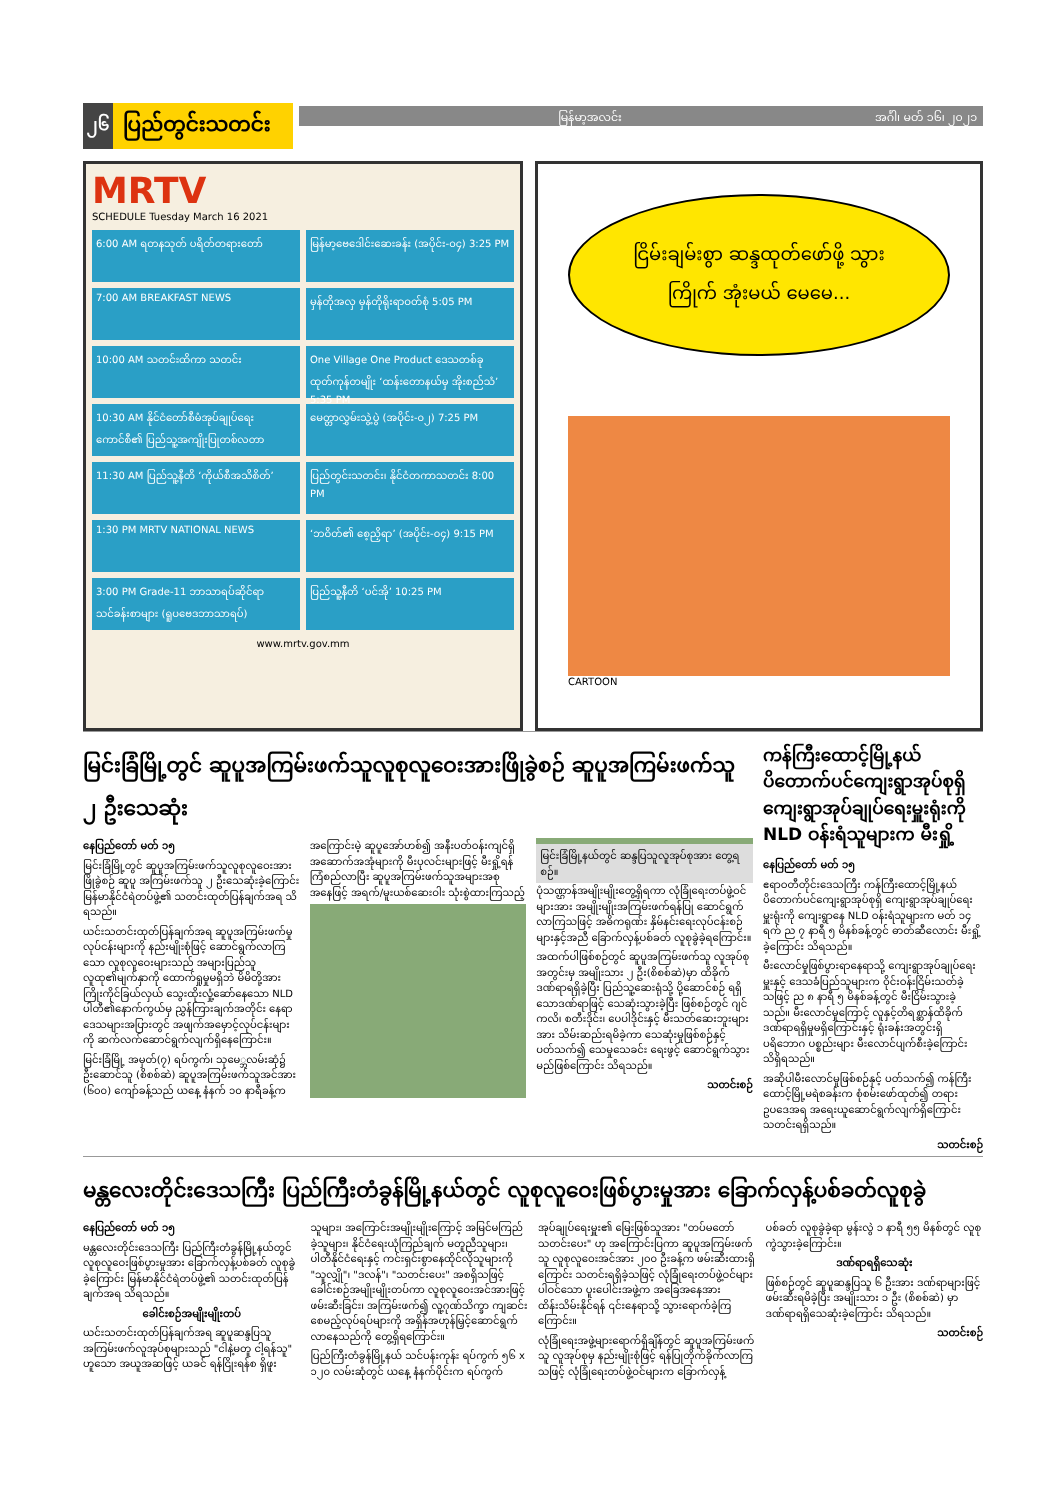၂၆
ပြည်တွင်းသတင်း
မြန်မာ့အလင်း အင်္ဂါ၊ မတ် ၁၆၊ ၂၀၂၁
MRTV
SCHEDULE Tuesday March 16 2021
6:00 AM ရတနသုတ် ပရိတ်တရားတော်
မြန်မာ့ဗေဒေါင်းဆေးခန်း (အပိုင်း-၀၄) 3:25 PM
7:00 AM BREAKFAST NEWS
မှန်တိုအလှ မှန်တိုရိုးရာဝတ်စုံ 5:05 PM
10:00 AM သတင်းထိကာ သတင်း
One Village One Product ဒေသတစ်ခု ထုတ်ကုန်တမျိုး ‘ထန်းတောနယ်မှ အိုးစည်သံ’ 5:35 PM
10:30 AM နိုင်ငံတော်စီမံအုပ်ချုပ်ရေးကောင်စီ၏ ပြည်သူ့အကျိုးပြုတစ်လတာ
မေတ္တာလွှမ်းသွဲ့ပွဲ (အပိုင်း-၀၂) 7:25 PM
11:30 AM ပြည်သူ့နီတိ ‘ကိုယ်စီအသိစိတ်’
ပြည်တွင်းသတင်း၊ နိုင်ငံတကာသတင်း 8:00 PM
1:30 PM MRTV NATIONAL NEWS
‘ဘဝိတ်၏ စေ့ညှိရာ’ (အပိုင်း-၀၄) 9:15 PM
3:00 PM Grade-11 ဘာသာရပ်ဆိုင်ရာသင်ခန်းစာများ (ရူပဗေဒဘာသာရပ်)
ပြည်သူ့နီတိ ‘ပင်အို’ 10:25 PM
www.mrtv.gov.mm
ငြိမ်းချမ်းစွာ ဆန္ဒထုတ်ဖော်ဖို့ သွားကြိုက် အုံးမယ် မေမေ...
CARTOON
မြင်းခြံမြို့တွင် ဆူပူအကြမ်းဖက်သူလူစုလူဝေးအားဖြိုခွဲစဉ် ဆူပူအကြမ်းဖက်သူ ၂ ဦးသေဆုံး
နေပြည်တော် မတ် ၁၅
မြင်းခြံမြို့တွင် ဆူပူအကြမ်းဖက်သူလူစုလူဝေးအား ဖြိုခွဲစဉ် ဆူပူ အကြမ်းဖက်သူ ၂ ဦးသေဆုံးခဲ့ကြောင်း မြန်မာနိုင်ငံရဲတပ်ဖွဲ့၏ သတင်းထုတ်ပြန်ချက်အရ သိရသည်။
ယင်းသတင်းထုတ်ပြန်ချက်အရ ဆူပူအကြမ်းဖက်မှုလုပ်ငန်းများကို နည်းမျိုးစုံဖြင့် ဆောင်ရွက်လာကြသော လူစုလူဝေးများသည် အများပြည်သူ လူထု၏မျက်နှာကို ထောက်ရှုမှုမရှိဘဲ မိမိတို့အား ကြိုးကိုင်ခြယ်လှယ် သွေးထိုးလှုံ့ဆော်နေသော NLD ပါတီ၏နောက်ကွယ်မှ ညွှန်ကြားချက်အတိုင်း နေရာဒေသများအပြားတွင် အဖျက်အမှောင့်လုပ်ငန်းများကို ဆက်လက်ဆောင်ရွက်လျက်ရှိနေကြောင်း။
မြင်းခြံမြို့ အမှတ်(၇) ရပ်ကွက်၊ သုမေ္ဘလမ်းဆုံ၌ ဦးဆောင်သူ (စိစစ်ဆဲ) ဆူပူအကြမ်းဖက်သူအင်အား (၆၀၀) ကျော်ခန့်သည် ယနေ့ နံနက် ၁၀ နာရီခန့်က အကြောင်းမဲ့ ဆူပူအော်ဟစ်၍ အနီးပတ်ဝန်းကျင်ရှိ အဆောက်အအုံများကို မီးပုလင်းများဖြင့် မီးရှို့ရန် ကြံစည်လာပြီး ဆူပူအကြမ်းဖက်သူအများအစုအနေဖြင့် အရက်/မူးယစ်ဆေးဝါး သုံးစွဲထားကြသည့်
မြင်းခြံမြို့နယ်တွင် ဆန္ဒပြသူလူအုပ်စုအား တွေ့ရစဉ်။
ပုံသဏ္ဌာန်အမျိုးမျိုးတွေ့ရှိရကာ လုံခြုံရေးတပ်ဖွဲ့ဝင်များအား အမျိုးမျိုးအကြမ်းဖက်ရန်ပြု ဆောင်ရွက်လာကြသဖြင့် အဓိကရုဏ်း နှိမ်နင်းရေးလုပ်ငန်းစဉ်များနှင့်အညီ ခြောက်လှန့်ပစ်ခတ် လူစုခွဲခဲ့ရကြောင်း။
အထက်ပါဖြစ်စဉ်တွင် ဆူပူအကြမ်းဖက်သူ လူအုပ်စုအတွင်းမှ အမျိုးသား ၂ ဦး(စိစစ်ဆဲ)မှာ ထိခိုက်ဒဏ်ရာရရှိခဲ့ပြီး ပြည်သူ့ဆေးရုံသို့ ပို့ဆောင်စဉ် ရရှိသောဒဏ်ရာဖြင့် သေဆုံးသွားခဲ့ပြီး ဖြစ်စဉ်တွင် ဂျင်ကလိ၊ စတီးဒိုင်း၊ ပေပါဒိုင်းနှင့် မီးသတ်ဆေးဘူးများအား သိမ်းဆည်းရမိခဲ့ကာ သေဆုံးမှုဖြစ်စဉ်နှင့်ပတ်သက်၍ သေမှုသေခင်း ရေးဖွင့် ဆောင်ရွက်သွားမည်ဖြစ်ကြောင်း သိရသည်။
သတင်းစဉ်
ကန်ကြီးထောင့်မြို့နယ် ပိတောက်ပင်ကျေးရွာအုပ်စုရှိ ကျေးရွာအုပ်ချုပ်ရေးမှူးရုံးကို NLD ဝန်းရံသူများက မီးရှို့
နေပြည်တော် မတ် ၁၅
ဧရာဝတီတိုင်းဒေသကြီး ကန်ကြီးထောင့်မြို့နယ် ပိတောက်ပင်ကျေးရွာအုပ်စုရှိ ကျေးရွာအုပ်ချုပ်ရေးမှူးရုံးကို ကျေးရွာနေ NLD ဝန်းရံသူများက မတ် ၁၄ ရက် ည ၇ နာရီ ၅ မိနစ်ခန့်တွင် ဓာတ်ဆီလောင်း မီးရှို့ခဲ့ကြောင်း သိရသည်။
မီးလောင်မှုဖြစ်ပွားရာနေရာသို့ ကျေးရွာအုပ်ချုပ်ရေးမှူးနှင့် ဒေသခံပြည်သူများက ဝိုင်းဝန်းငြိမ်းသတ်ခဲ့သဖြင့် ည ၈ နာရီ ၅ မိနစ်ခန့်တွင် မီးငြိမ်းသွားခဲ့သည်။ မီးလောင်မှုကြောင့် လူနှင့်တိရစ္ဆာန်ထိခိုက်ဒဏ်ရာရရှိမှုမရှိကြောင်းနှင့် ရုံးခန်းအတွင်းရှိ ပရိဘောဂ ပစ္စည်းများ မီးလောင်ပျက်စီးခဲ့ကြောင်း သိရှိရသည်။
အဆိုပါမီးလောင်မှုဖြစ်စဉ်နှင့် ပတ်သက်၍ ကန်ကြီးထောင့်မြို့မရဲစခန်းက စုံစမ်းဖော်ထုတ်၍ တရားဥပဒေအရ အရေးယူဆောင်ရွက်လျက်ရှိကြောင်း သတင်းရရှိသည်။
သတင်းစဉ်
မန္တလေးတိုင်းဒေသကြီး ပြည်ကြီးတံခွန်မြို့နယ်တွင် လူစုလူဝေးဖြစ်ပွားမှုအား ခြောက်လှန့်ပစ်ခတ်လူစုခွဲ
နေပြည်တော် မတ် ၁၅
မန္တလေးတိုင်းဒေသကြီး ပြည်ကြီးတံခွန်မြို့နယ်တွင် လူစုလူဝေးဖြစ်ပွားမှုအား ခြောက်လှန့်ပစ်ခတ် လူစုခွဲခဲ့ကြောင်း မြန်မာနိုင်ငံရဲတပ်ဖွဲ့၏ သတင်းထုတ်ပြန်ချက်အရ သိရသည်။
ခေါင်းစဉ်အမျိုးမျိုးတပ်
ယင်းသတင်းထုတ်ပြန်ချက်အရ ဆူပူဆန္ဒပြသူ အကြမ်းဖက်လူအုပ်စုများသည် "ငါနဲ့မတူ ငါ့ရန်သူ" ဟူသော အယူအဆဖြင့် ယခင် ရန်ငြိုးရန်စ ရှိဖူးသူများ၊ အကြောင်းအမျိုးမျိုးကြောင့် အမြင်မကြည်ခဲ့သူများ၊ နိုင်ငံရေးယုံကြည်ချက် မတူညီသူများ၊ ပါတီနိုင်ငံရေးနှင့် ကင်းရှင်းစွာနေထိုင်လိုသူများကို "သူလျှို"၊ "ဒလန်"၊ "သတင်းပေး" အစရှိသဖြင့် ခေါင်းစဉ်အမျိုးမျိုးတပ်ကာ လူစုလူဝေးအင်အားဖြင့် ဖမ်းဆီးခြင်း၊ အကြမ်းဖက်၍ လူ့ဂုဏ်သိက္ခာ ကျဆင်းစေမည့်လုပ်ရပ်များကို အရှိန်အဟုန်မြှင့်ဆောင်ရွက်လာနေသည်ကို တွေ့ရှိရကြောင်း။
ပြည်ကြီးတံခွန်မြို့နယ် သင်ပန်းကုန်း ရပ်ကွက် ၅၆ x ၁၂၀ လမ်းဆုံတွင် ယနေ့ နံနက်ပိုင်းက ရပ်ကွက်အုပ်ချုပ်ရေးမှူး၏ မြေးဖြစ်သူအား "တပ်မတော်သတင်းပေး" ဟု အကြောင်းပြကာ ဆူပူအကြမ်းဖက်သူ လူစုလူဝေးအင်အား ၂၀၀ ဦးခန့်က ဖမ်းဆီးထားရှိကြောင်း သတင်းရရှိခဲ့သဖြင့် လုံခြုံရေးတပ်ဖွဲ့ဝင်များပါဝင်သော ပူးပေါင်းအဖွဲ့က အခြေအနေအား ထိန်းသိမ်းနိုင်ရန် ၎င်းနေရာသို့ သွားရောက်ခဲ့ကြကြောင်း။
လုံခြုံရေးအဖွဲ့များရောက်ရှိချိန်တွင် ဆူပူအကြမ်းဖက်သူ လူအုပ်စုမှ နည်းမျိုးစုံဖြင့် ရန်ပြုတိုက်ခိုက်လာကြသဖြင့် လုံခြုံရေးတပ်ဖွဲ့ဝင်များက ခြောက်လှန့်ပစ်ခတ် လူစုခွဲခဲ့ရာ မွန်းလွဲ ၁ နာရီ ၅၅ မိနစ်တွင် လူစုကွဲသွားခဲ့ကြောင်း။
ဒဏ်ရာရရှိသေဆုံး
ဖြစ်စဉ်တွင် ဆူပူဆန္ဒပြသူ ၆ ဦးအား ဒဏ်ရာများဖြင့် ဖမ်းဆီးရမိခဲ့ပြီး အမျိုးသား ၁ ဦး (စိစစ်ဆဲ) မှာ ဒဏ်ရာရရှိသေဆုံးခဲ့ကြောင်း သိရသည်။
သတင်းစဉ်